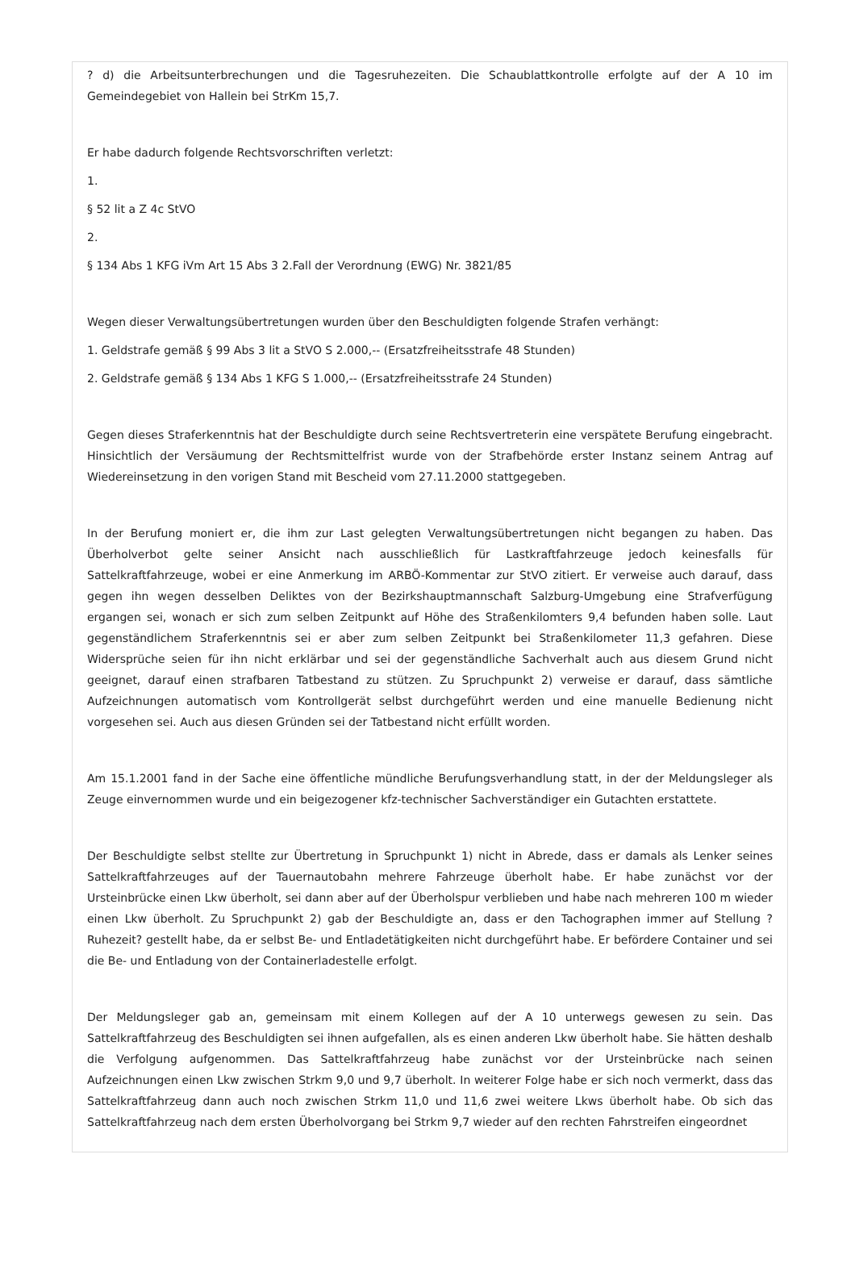? d) die Arbeitsunterbrechungen und die Tagesruhezeiten. Die Schaublattkontrolle erfolgte auf der A 10 im Gemeindegebiet von Hallein bei StrKm 15,7.
Er habe dadurch folgende Rechtsvorschriften verletzt:
1.
§ 52 lit a Z 4c StVO
2.
§ 134 Abs 1 KFG iVm Art 15 Abs 3 2.Fall der Verordnung (EWG) Nr. 3821/85
Wegen dieser Verwaltungsübertretungen wurden über den Beschuldigten folgende Strafen verhängt:
1. Geldstrafe gemäß § 99 Abs 3 lit a StVO S 2.000,-- (Ersatzfreiheitsstrafe 48 Stunden)
2. Geldstrafe gemäß § 134 Abs 1 KFG S 1.000,-- (Ersatzfreiheitsstrafe 24 Stunden)
Gegen dieses Straferkenntnis hat der Beschuldigte durch seine Rechtsvertreterin eine verspätete Berufung eingebracht. Hinsichtlich der Versäumung der Rechtsmittelfrist wurde von der Strafbehörde erster Instanz seinem Antrag auf Wiedereinsetzung in den vorigen Stand mit Bescheid vom 27.11.2000 stattgegeben.
In der Berufung moniert er, die ihm zur Last gelegten Verwaltungsübertretungen nicht begangen zu haben. Das Überholverbot gelte seiner Ansicht nach ausschließlich für Lastkraftfahrzeuge jedoch keinesfalls für Sattelkraftfahrzeuge, wobei er eine Anmerkung im ARBÖ-Kommentar zur StVO zitiert. Er verweise auch darauf, dass gegen ihn wegen desselben Deliktes von der Bezirkshauptmannschaft Salzburg-Umgebung eine Strafverfügung ergangen sei, wonach er sich zum selben Zeitpunkt auf Höhe des Straßenkilomters 9,4 befunden haben solle. Laut gegenständlichem Straferkenntnis sei er aber zum selben Zeitpunkt bei Straßenkilometer 11,3 gefahren. Diese Widersprüche seien für ihn nicht erklärbar und sei der gegenständliche Sachverhalt auch aus diesem Grund nicht geeignet, darauf einen strafbaren Tatbestand zu stützen. Zu Spruchpunkt 2) verweise er darauf, dass sämtliche Aufzeichnungen automatisch vom Kontrollgerät selbst durchgeführt werden und eine manuelle Bedienung nicht vorgesehen sei. Auch aus diesen Gründen sei der Tatbestand nicht erfüllt worden.
Am 15.1.2001 fand in der Sache eine öffentliche mündliche Berufungsverhandlung statt, in der der Meldungsleger als Zeuge einvernommen wurde und ein beigezogener kfz-technischer Sachverständiger ein Gutachten erstattete.
Der Beschuldigte selbst stellte zur Übertretung in Spruchpunkt 1) nicht in Abrede, dass er damals als Lenker seines Sattelkraftfahrzeuges auf der Tauernautobahn mehrere Fahrzeuge überholt habe. Er habe zunächst vor der Ursteinbrücke einen Lkw überholt, sei dann aber auf der Überholspur verblieben und habe nach mehreren 100 m wieder einen Lkw überholt. Zu Spruchpunkt 2) gab der Beschuldigte an, dass er den Tachographen immer auf Stellung ?Ruhezeit? gestellt habe, da er selbst Be- und Entladetätigkeiten nicht durchgeführt habe. Er befördere Container und sei die Be- und Entladung von der Containerladestelle erfolgt.
Der Meldungsleger gab an, gemeinsam mit einem Kollegen auf der A 10 unterwegs gewesen zu sein. Das Sattelkraftfahrzeug des Beschuldigten sei ihnen aufgefallen, als es einen anderen Lkw überholt habe. Sie hätten deshalb die Verfolgung aufgenommen. Das Sattelkraftfahrzeug habe zunächst vor der Ursteinbrücke nach seinen Aufzeichnungen einen Lkw zwischen Strkm 9,0 und 9,7 überholt. In weiterer Folge habe er sich noch vermerkt, dass das Sattelkraftfahrzeug dann auch noch zwischen Strkm 11,0 und 11,6 zwei weitere Lkws überholt habe. Ob sich das Sattelkraftfahrzeug nach dem ersten Überholvorgang bei Strkm 9,7 wieder auf den rechten Fahrstreifen eingeordnet